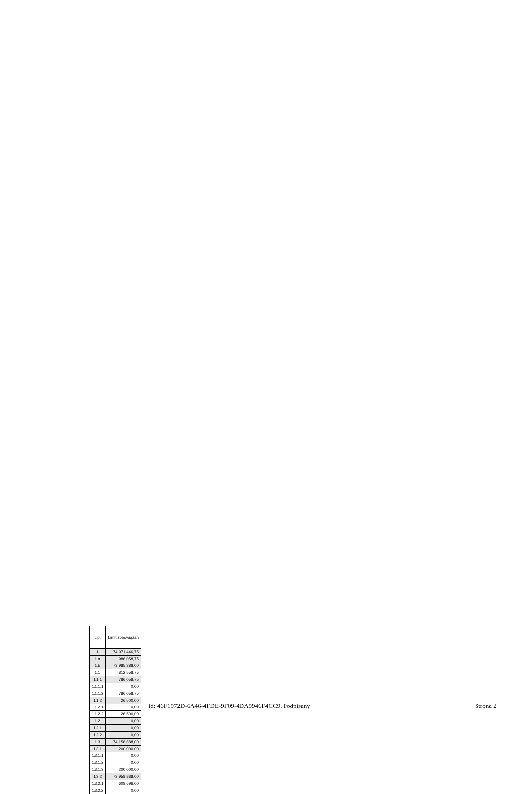| L.p. | Limit zobowiązań |
| --- | --- |
| 1 | 74 971 446,75 |
| 1.a | 986 058,75 |
| 1.b | 73 985 388,00 |
| 1.1 | 812 558,75 |
| 1.1.1 | 786 058,75 |
| 1.1.1.1 | 0,00 |
| 1.1.1.2 | 786 058,75 |
| 1.1.2 | 26 500,00 |
| 1.1.2.1 | 0,00 |
| 1.1.2.2 | 26 500,00 |
| 1.2 | 0,00 |
| 1.2.1 | 0,00 |
| 1.2.2 | 0,00 |
| 1.3 | 74 158 888,00 |
| 1.3.1 | 200 000,00 |
| 1.3.1.1 | 0,00 |
| 1.3.1.2 | 0,00 |
| 1.3.1.3 | 200 000,00 |
| 1.3.2 | 73 958 888,00 |
| 1.3.2.1 | 608 696,00 |
| 1.3.2.2 | 0,00 |
Id: 46F1972D-6A46-4FDE-9F09-4DA9946F4CC9. Podpisany
Strona 2